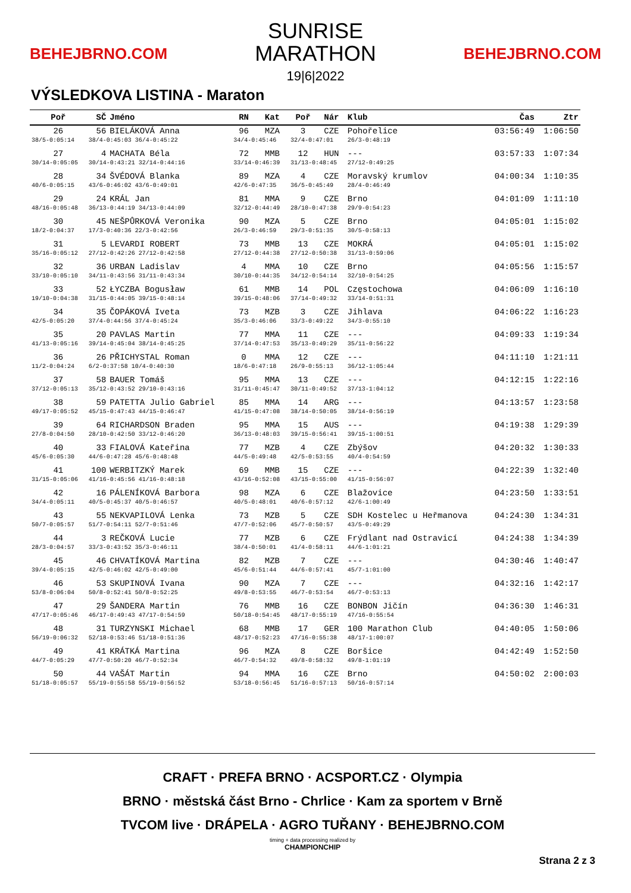BEHEJBRNO.COM
SUNRISE
MARATHON
19|6|2022
BEHEJBRNO.COM
VÝSLEDKOVA LISTINA - Maraton
| Poř | SČ | Jméno | RN | Kat | Poř | Nár | Klub | Čas | Ztr |
| --- | --- | --- | --- | --- | --- | --- | --- | --- | --- |
| 26 | 56 | BIELÁKOVÁ Anna | 96 | MZA | 3 | CZE | Pohořelice | 03:56:49 | 1:06:50 |
| 38/5-0:05:14 | 38/4-0:45:03 36/4-0:45:22 | | 34/4-0:45:46 | | 32/4-0:47:01 | | 26/3-0:48:19 | | |
| 27 | 4 | MACHATA Béla | 72 | MMB | 12 | HUN | --- | 03:57:33 | 1:07:34 |
| 30/14-0:05:05 | 30/14-0:43:21 32/14-0:44:16 | | 33/14-0:46:39 | | 31/13-0:48:45 | | 27/12-0:49:25 | | |
| 28 | 34 | ŠVÉDOVÁ Blanka | 89 | MZA | 4 | CZE | Moravský krumlov | 04:00:34 | 1:10:35 |
| 40/6-0:05:15 | 43/6-0:46:02 43/6-0:49:01 | | 42/6-0:47:35 | | 36/5-0:45:49 | | 28/4-0:46:49 | | |
| 29 | 24 | KRÁL Jan | 81 | MMA | 9 | CZE | Brno | 04:01:09 | 1:11:10 |
| 48/16-0:05:48 | 36/13-0:44:19 34/13-0:44:09 | | 32/12-0:44:49 | | 28/10-0:47:38 | | 29/9-0:54:23 | | |
| 30 | 45 | NEŠPŮRKOVÁ Veronika | 90 | MZA | 5 | CZE | Brno | 04:05:01 | 1:15:02 |
| 18/2-0:04:37 | 17/3-0:40:36 22/3-0:42:56 | | 26/3-0:46:59 | | 29/3-0:51:35 | | 30/5-0:58:13 | | |
| 31 | 5 | LEVARDI ROBERT | 73 | MMB | 13 | CZE | MOKRÁ | 04:05:01 | 1:15:02 |
| 35/16-0:05:12 | 27/12-0:42:26 27/12-0:42:58 | | 27/12-0:44:38 | | 27/12-0:50:38 | | 31/13-0:59:06 | | |
| 32 | 36 | URBAN Ladislav | 4 | MMA | 10 | CZE | Brno | 04:05:56 | 1:15:57 |
| 33/10-0:05:10 | 34/11-0:43:56 31/11-0:43:34 | | 30/10-0:44:35 | | 34/12-0:54:14 | | 32/10-0:54:25 | | |
| 33 | 52 | ŁYCZBA Bogusław | 61 | MMB | 14 | POL | Częstochowa | 04:06:09 | 1:16:10 |
| 19/10-0:04:38 | 31/15-0:44:05 39/15-0:48:14 | | 39/15-0:48:06 | | 37/14-0:49:32 | | 33/14-0:51:31 | | |
| 34 | 35 | ČOPÁKOVÁ Iveta | 73 | MZB | 3 | CZE | Jihlava | 04:06:22 | 1:16:23 |
| 42/5-0:05:20 | 37/4-0:44:56 37/4-0:45:24 | | 35/3-0:46:06 | | 33/3-0:49:22 | | 34/3-0:55:10 | | |
| 35 | 20 | PAVLAS Martin | 77 | MMA | 11 | CZE | --- | 04:09:33 | 1:19:34 |
| 41/13-0:05:16 | 39/14-0:45:04 38/14-0:45:25 | | 37/14-0:47:53 | | 35/13-0:49:29 | | 35/11-0:56:22 | | |
| 36 | 26 | PŘICHYSTAL Roman | 0 | MMA | 12 | CZE | --- | 04:11:10 | 1:21:11 |
| 11/2-0:04:24 | 6/2-0:37:58 10/4-0:40:30 | | 18/6-0:47:18 | | 26/9-0:55:13 | | 36/12-1:05:44 | | |
| 37 | 58 | BAUER Tomáš | 95 | MMA | 13 | CZE | --- | 04:12:15 | 1:22:16 |
| 37/12-0:05:13 | 35/12-0:43:52 29/10-0:43:16 | | 31/11-0:45:47 | | 30/11-0:49:52 | | 37/13-1:04:12 | | |
| 38 | 59 | PATETTA Julio Gabriel | 85 | MMA | 14 | ARG | --- | 04:13:57 | 1:23:58 |
| 49/17-0:05:52 | 45/15-0:47:43 44/15-0:46:47 | | 41/15-0:47:08 | | 38/14-0:50:05 | | 38/14-0:56:19 | | |
| 39 | 64 | RICHARDSON Braden | 95 | MMA | 15 | AUS | --- | 04:19:38 | 1:29:39 |
| 27/8-0:04:50 | 28/10-0:42:50 33/12-0:46:20 | | 36/13-0:48:03 | | 39/15-0:56:41 | | 39/15-1:00:51 | | |
| 40 | 33 | FIALOVÁ Kateřina | 77 | MZB | 4 | CZE | Zbýšov | 04:20:32 | 1:30:33 |
| 45/6-0:05:30 | 44/6-0:47:28 45/6-0:48:48 | | 44/5-0:49:48 | | 42/5-0:53:55 | | 40/4-0:54:59 | | |
| 41 | 100 | WERBITZKÝ Marek | 69 | MMB | 15 | CZE | --- | 04:22:39 | 1:32:40 |
| 31/15-0:05:06 | 41/16-0:45:56 41/16-0:48:18 | | 43/16-0:52:08 | | 43/15-0:55:00 | | 41/15-0:56:07 | | |
| 42 | 16 | PÁLENÍKOVÁ Barbora | 98 | MZA | 6 | CZE | Blažovice | 04:23:50 | 1:33:51 |
| 34/4-0:05:11 | 40/5-0:45:37 40/5-0:46:57 | | 40/5-0:48:01 | | 40/6-0:57:12 | | 42/6-1:00:49 | | |
| 43 | 55 | NEKVAPILOVÁ Lenka | 73 | MZB | 5 | CZE | SDH Kostelec u Heřmanova | 04:24:30 | 1:34:31 |
| 50/7-0:05:57 | 51/7-0:54:11 52/7-0:51:46 | | 47/7-0:52:06 | | 45/7-0:50:57 | | 43/5-0:49:29 | | |
| 44 | 3 | REČKOVÁ Lucie | 77 | MZB | 6 | CZE | Frýdlant nad Ostravicí | 04:24:38 | 1:34:39 |
| 28/3-0:04:57 | 33/3-0:43:52 35/3-0:46:11 | | 38/4-0:50:01 | | 41/4-0:58:11 | | 44/6-1:01:21 | | |
| 45 | 46 | CHVATÍKOVÁ Martina | 82 | MZB | 7 | CZE | --- | 04:30:46 | 1:40:47 |
| 39/4-0:05:15 | 42/5-0:46:02 42/5-0:49:00 | | 45/6-0:51:44 | | 44/6-0:57:41 | | 45/7-1:01:00 | | |
| 46 | 53 | SKUPINOVÁ Ivana | 90 | MZA | 7 | CZE | --- | 04:32:16 | 1:42:17 |
| 53/8-0:06:04 | 50/8-0:52:41 50/8-0:52:25 | | 49/8-0:53:55 | | 46/7-0:53:54 | | 46/7-0:53:13 | | |
| 47 | 29 | ŠANDERA Martin | 76 | MMB | 16 | CZE | BONBON Jičín | 04:36:30 | 1:46:31 |
| 47/17-0:05:46 | 46/17-0:49:43 47/17-0:54:59 | | 50/18-0:54:45 | | 48/17-0:55:19 | | 47/16-0:55:54 | | |
| 48 | 31 | TURZYNSKI Michael | 68 | MMB | 17 | GER | 100 Marathon Club | 04:40:05 | 1:50:06 |
| 56/19-0:06:32 | 52/18-0:53:46 51/18-0:51:36 | | 48/17-0:52:23 | | 47/16-0:55:38 | | 48/17-1:00:07 | | |
| 49 | 41 | KRÁTKÁ Martina | 96 | MZA | 8 | CZE | Boršice | 04:42:49 | 1:52:50 |
| 44/7-0:05:29 | 47/7-0:50:20 46/7-0:52:34 | | 46/7-0:54:32 | | 49/8-0:58:32 | | 49/8-1:01:19 | | |
| 50 | 44 | VAŠÁT Martin | 94 | MMA | 16 | CZE | Brno | 04:50:02 | 2:00:03 |
| 51/18-0:05:57 | 55/19-0:55:58 55/19-0:56:52 | | 53/18-0:56:45 | | 51/16-0:57:13 | | 50/16-0:57:14 | | |
CRAFT · PREFA BRNO · ACSPORT.CZ · Olympia
BRNO · městská část Brno - Chrlice · Kam za sportem v Brně
TVCOM live · DRÁPELA · AGRO TUŘANY · BEHEJBRNO.COM
timing + data processing realized by
CHAMPIONCHIP
Strana 2 z 3